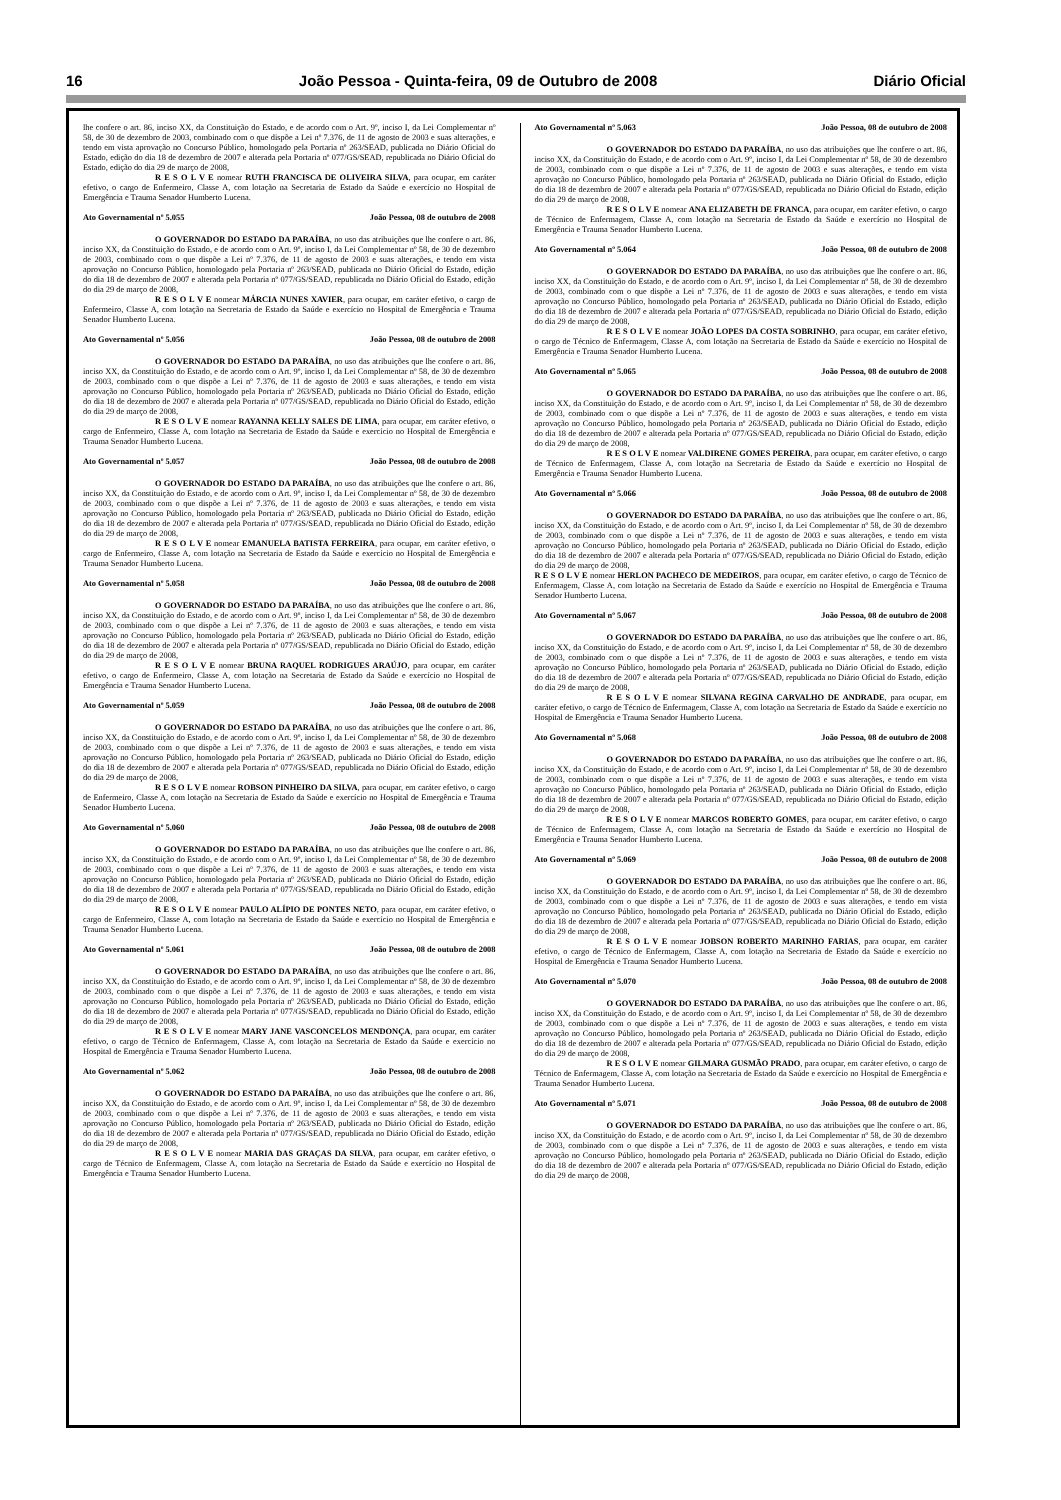16 João Pessoa - Quinta-feira, 09 de Outubro de 2008 Diário Oficial
lhe confere o art. 86, inciso XX, da Constituição do Estado, e de acordo com o Art. 9º, inciso I, da Lei Complementar nº 58, de 30 de dezembro de 2003, combinado com o que dispõe a Lei nº 7.376, de 11 de agosto de 2003 e suas alterações, e tendo em vista aprovação no Concurso Público, homologado pela Portaria nº 263/SEAD, publicada no Diário Oficial do Estado, edição do dia 18 de dezembro de 2007 e alterada pela Portaria nº 077/GS/SEAD, republicada no Diário Oficial do Estado, edição do dia 29 de março de 2008,
R E S O L V E nomear RUTH FRANCISCA DE OLIVEIRA SILVA, para ocupar, em caráter efetivo, o cargo de Enfermeiro, Classe A, com lotação na Secretaria de Estado da Saúde e exercício no Hospital de Emergência e Trauma Senador Humberto Lucena.
Ato Governamental nº 5.055 João Pessoa, 08 de outubro de 2008
O GOVERNADOR DO ESTADO DA PARAÍBA, no uso das atribuições que lhe confere o art. 86, inciso XX, da Constituição do Estado, e de acordo com o Art. 9º, inciso I, da Lei Complementar nº 58, de 30 de dezembro de 2003, combinado com o que dispõe a Lei nº 7.376, de 11 de agosto de 2003 e suas alterações, e tendo em vista aprovação no Concurso Público, homologado pela Portaria nº 263/SEAD, publicada no Diário Oficial do Estado, edição do dia 18 de dezembro de 2007 e alterada pela Portaria nº 077/GS/SEAD, republicada no Diário Oficial do Estado, edição do dia 29 de março de 2008,
R E S O L V E nomear MÁRCIA NUNES XAVIER, para ocupar, em caráter efetivo, o cargo de Enfermeiro, Classe A, com lotação na Secretaria de Estado da Saúde e exercício no Hospital de Emergência e Trauma Senador Humberto Lucena.
Ato Governamental nº 5.056 João Pessoa, 08 de outubro de 2008
O GOVERNADOR DO ESTADO DA PARAÍBA, no uso das atribuições que lhe confere o art. 86, inciso XX, da Constituição do Estado, e de acordo com o Art. 9º, inciso I, da Lei Complementar nº 58, de 30 de dezembro de 2003, combinado com o que dispõe a Lei nº 7.376, de 11 de agosto de 2003 e suas alterações, e tendo em vista aprovação no Concurso Público, homologado pela Portaria nº 263/SEAD, publicada no Diário Oficial do Estado, edição do dia 18 de dezembro de 2007 e alterada pela Portaria nº 077/GS/SEAD, republicada no Diário Oficial do Estado, edição do dia 29 de março de 2008,
R E S O L V E nomear RAYANNA KELLY SALES DE LIMA, para ocupar, em caráter efetivo, o cargo de Enfermeiro, Classe A, com lotação na Secretaria de Estado da Saúde e exercício no Hospital de Emergência e Trauma Senador Humberto Lucena.
Ato Governamental nº 5.057 João Pessoa, 08 de outubro de 2008
O GOVERNADOR DO ESTADO DA PARAÍBA, no uso das atribuições que lhe confere o art. 86, inciso XX, da Constituição do Estado, e de acordo com o Art. 9º, inciso I, da Lei Complementar nº 58, de 30 de dezembro de 2003, combinado com o que dispõe a Lei nº 7.376, de 11 de agosto de 2003 e suas alterações, e tendo em vista aprovação no Concurso Público, homologado pela Portaria nº 263/SEAD, publicada no Diário Oficial do Estado, edição do dia 18 de dezembro de 2007 e alterada pela Portaria nº 077/GS/SEAD, republicada no Diário Oficial do Estado, edição do dia 29 de março de 2008,
R E S O L V E nomear EMANUELA BATISTA FERREIRA, para ocupar, em caráter efetivo, o cargo de Enfermeiro, Classe A, com lotação na Secretaria de Estado da Saúde e exercício no Hospital de Emergência e Trauma Senador Humberto Lucena.
Ato Governamental nº 5.058 João Pessoa, 08 de outubro de 2008
O GOVERNADOR DO ESTADO DA PARAÍBA, no uso das atribuições que lhe confere o art. 86, inciso XX, da Constituição do Estado, e de acordo com o Art. 9º, inciso I, da Lei Complementar nº 58, de 30 de dezembro de 2003, combinado com o que dispõe a Lei nº 7.376, de 11 de agosto de 2003 e suas alterações, e tendo em vista aprovação no Concurso Público, homologado pela Portaria nº 263/SEAD, publicada no Diário Oficial do Estado, edição do dia 18 de dezembro de 2007 e alterada pela Portaria nº 077/GS/SEAD, republicada no Diário Oficial do Estado, edição do dia 29 de março de 2008,
R E S O L V E nomear BRUNA RAQUEL RODRIGUES ARAÚJO, para ocupar, em caráter efetivo, o cargo de Enfermeiro, Classe A, com lotação na Secretaria de Estado da Saúde e exercício no Hospital de Emergência e Trauma Senador Humberto Lucena.
Ato Governamental nº 5.059 João Pessoa, 08 de outubro de 2008
O GOVERNADOR DO ESTADO DA PARAÍBA, no uso das atribuições que lhe confere o art. 86, inciso XX, da Constituição do Estado, e de acordo com o Art. 9º, inciso I, da Lei Complementar nº 58, de 30 de dezembro de 2003, combinado com o que dispõe a Lei nº 7.376, de 11 de agosto de 2003 e suas alterações, e tendo em vista aprovação no Concurso Público, homologado pela Portaria nº 263/SEAD, publicada no Diário Oficial do Estado, edição do dia 18 de dezembro de 2007 e alterada pela Portaria nº 077/GS/SEAD, republicada no Diário Oficial do Estado, edição do dia 29 de março de 2008,
R E S O L V E nomear ROBSON PINHEIRO DA SILVA, para ocupar, em caráter efetivo, o cargo de Enfermeiro, Classe A, com lotação na Secretaria de Estado da Saúde e exercício no Hospital de Emergência e Trauma Senador Humberto Lucena.
Ato Governamental nº 5.060 João Pessoa, 08 de outubro de 2008
O GOVERNADOR DO ESTADO DA PARAÍBA, no uso das atribuições que lhe confere o art. 86, inciso XX, da Constituição do Estado, e de acordo com o Art. 9º, inciso I, da Lei Complementar nº 58, de 30 de dezembro de 2003, combinado com o que dispõe a Lei nº 7.376, de 11 de agosto de 2003 e suas alterações, e tendo em vista aprovação no Concurso Público, homologado pela Portaria nº 263/SEAD, publicada no Diário Oficial do Estado, edição do dia 18 de dezembro de 2007 e alterada pela Portaria nº 077/GS/SEAD, republicada no Diário Oficial do Estado, edição do dia 29 de março de 2008,
R E S O L V E nomear PAULO ALÍPIO DE PONTES NETO, para ocupar, em caráter efetivo, o cargo de Enfermeiro, Classe A, com lotação na Secretaria de Estado da Saúde e exercício no Hospital de Emergência e Trauma Senador Humberto Lucena.
Ato Governamental nº 5.061 João Pessoa, 08 de outubro de 2008
O GOVERNADOR DO ESTADO DA PARAÍBA, no uso das atribuições que lhe confere o art. 86, inciso XX, da Constituição do Estado, e de acordo com o Art. 9º, inciso I, da Lei Complementar nº 58, de 30 de dezembro de 2003, combinado com o que dispõe a Lei nº 7.376, de 11 de agosto de 2003 e suas alterações, e tendo em vista aprovação no Concurso Público, homologado pela Portaria nº 263/SEAD, publicada no Diário Oficial do Estado, edição do dia 18 de dezembro de 2007 e alterada pela Portaria nº 077/GS/SEAD, republicada no Diário Oficial do Estado, edição do dia 29 de março de 2008,
R E S O L V E nomear MARY JANE VASCONCELOS MENDONÇA, para ocupar, em caráter efetivo, o cargo de Técnico de Enfermagem, Classe A, com lotação na Secretaria de Estado da Saúde e exercício no Hospital de Emergência e Trauma Senador Humberto Lucena.
Ato Governamental nº 5.062 João Pessoa, 08 de outubro de 2008
O GOVERNADOR DO ESTADO DA PARAÍBA, no uso das atribuições que lhe confere o art. 86, inciso XX, da Constituição do Estado, e de acordo com o Art. 9º, inciso I, da Lei Complementar nº 58, de 30 de dezembro de 2003, combinado com o que dispõe a Lei nº 7.376, de 11 de agosto de 2003 e suas alterações, e tendo em vista aprovação no Concurso Público, homologado pela Portaria nº 263/SEAD, publicada no Diário Oficial do Estado, edição do dia 18 de dezembro de 2007 e alterada pela Portaria nº 077/GS/SEAD, republicada no Diário Oficial do Estado, edição do dia 29 de março de 2008,
R E S O L V E nomear MARIA DAS GRAÇAS DA SILVA, para ocupar, em caráter efetivo, o cargo de Técnico de Enfermagem, Classe A, com lotação na Secretaria de Estado da Saúde e exercício no Hospital de Emergência e Trauma Senador Humberto Lucena.
Ato Governamental nº 5.063 João Pessoa, 08 de outubro de 2008
O GOVERNADOR DO ESTADO DA PARAÍBA, no uso das atribuições que lhe confere o art. 86, inciso XX, da Constituição do Estado, e de acordo com o Art. 9º, inciso I, da Lei Complementar nº 58, de 30 de dezembro de 2003, combinado com o que dispõe a Lei nº 7.376, de 11 de agosto de 2003 e suas alterações, e tendo em vista aprovação no Concurso Público, homologado pela Portaria nº 263/SEAD, publicada no Diário Oficial do Estado, edição do dia 18 de dezembro de 2007 e alterada pela Portaria nº 077/GS/SEAD, republicada no Diário Oficial do Estado, edição do dia 29 de março de 2008,
R E S O L V E nomear ANA ELIZABETH DE FRANCA, para ocupar, em caráter efetivo, o cargo de Técnico de Enfermagem, Classe A, com lotação na Secretaria de Estado da Saúde e exercício no Hospital de Emergência e Trauma Senador Humberto Lucena.
Ato Governamental nº 5.064 João Pessoa, 08 de outubro de 2008
O GOVERNADOR DO ESTADO DA PARAÍBA, no uso das atribuições que lhe confere o art. 86, inciso XX, da Constituição do Estado, e de acordo com o Art. 9º, inciso I, da Lei Complementar nº 58, de 30 de dezembro de 2003, combinado com o que dispõe a Lei nº 7.376, de 11 de agosto de 2003 e suas alterações, e tendo em vista aprovação no Concurso Público, homologado pela Portaria nº 263/SEAD, publicada no Diário Oficial do Estado, edição do dia 18 de dezembro de 2007 e alterada pela Portaria nº 077/GS/SEAD, republicada no Diário Oficial do Estado, edição do dia 29 de março de 2008,
R E S O L V E nomear JOÃO LOPES DA COSTA SOBRINHO, para ocupar, em caráter efetivo, o cargo de Técnico de Enfermagem, Classe A, com lotação na Secretaria de Estado da Saúde e exercício no Hospital de Emergência e Trauma Senador Humberto Lucena.
Ato Governamental nº 5.065 João Pessoa, 08 de outubro de 2008
O GOVERNADOR DO ESTADO DA PARAÍBA, no uso das atribuições que lhe confere o art. 86, inciso XX, da Constituição do Estado, e de acordo com o Art. 9º, inciso I, da Lei Complementar nº 58, de 30 de dezembro de 2003, combinado com o que dispõe a Lei nº 7.376, de 11 de agosto de 2003 e suas alterações, e tendo em vista aprovação no Concurso Público, homologado pela Portaria nº 263/SEAD, publicada no Diário Oficial do Estado, edição do dia 18 de dezembro de 2007 e alterada pela Portaria nº 077/GS/SEAD, republicada no Diário Oficial do Estado, edição do dia 29 de março de 2008,
R E S O L V E nomear VALDIRENE GOMES PEREIRA, para ocupar, em caráter efetivo, o cargo de Técnico de Enfermagem, Classe A, com lotação na Secretaria de Estado da Saúde e exercício no Hospital de Emergência e Trauma Senador Humberto Lucena.
Ato Governamental nº 5.066 João Pessoa, 08 de outubro de 2008
O GOVERNADOR DO ESTADO DA PARAÍBA, no uso das atribuições que lhe confere o art. 86, inciso XX, da Constituição do Estado, e de acordo com o Art. 9º, inciso I, da Lei Complementar nº 58, de 30 de dezembro de 2003, combinado com o que dispõe a Lei nº 7.376, de 11 de agosto de 2003 e suas alterações, e tendo em vista aprovação no Concurso Público, homologado pela Portaria nº 263/SEAD, publicada no Diário Oficial do Estado, edição do dia 18 de dezembro de 2007 e alterada pela Portaria nº 077/GS/SEAD, republicada no Diário Oficial do Estado, edição do dia 29 de março de 2008,
R E S O L V E nomear HERLON PACHECO DE MEDEIROS, para ocupar, em caráter efetivo, o cargo de Técnico de Enfermagem, Classe A, com lotação na Secretaria de Estado da Saúde e exercício no Hospital de Emergência e Trauma Senador Humberto Lucena.
Ato Governamental nº 5.067 João Pessoa, 08 de outubro de 2008
O GOVERNADOR DO ESTADO DA PARAÍBA, no uso das atribuições que lhe confere o art. 86, inciso XX, da Constituição do Estado, e de acordo com o Art. 9º, inciso I, da Lei Complementar nº 58, de 30 de dezembro de 2003, combinado com o que dispõe a Lei nº 7.376, de 11 de agosto de 2003 e suas alterações, e tendo em vista aprovação no Concurso Público, homologado pela Portaria nº 263/SEAD, publicada no Diário Oficial do Estado, edição do dia 18 de dezembro de 2007 e alterada pela Portaria nº 077/GS/SEAD, republicada no Diário Oficial do Estado, edição do dia 29 de março de 2008,
R E S O L V E nomear SILVANA REGINA CARVALHO DE ANDRADE, para ocupar, em caráter efetivo, o cargo de Técnico de Enfermagem, Classe A, com lotação na Secretaria de Estado da Saúde e exercício no Hospital de Emergência e Trauma Senador Humberto Lucena.
Ato Governamental nº 5.068 João Pessoa, 08 de outubro de 2008
O GOVERNADOR DO ESTADO DA PARAÍBA, no uso das atribuições que lhe confere o art. 86, inciso XX, da Constituição do Estado, e de acordo com o Art. 9º, inciso I, da Lei Complementar nº 58, de 30 de dezembro de 2003, combinado com o que dispõe a Lei nº 7.376, de 11 de agosto de 2003 e suas alterações, e tendo em vista aprovação no Concurso Público, homologado pela Portaria nº 263/SEAD, publicada no Diário Oficial do Estado, edição do dia 18 de dezembro de 2007 e alterada pela Portaria nº 077/GS/SEAD, republicada no Diário Oficial do Estado, edição do dia 29 de março de 2008,
R E S O L V E nomear MARCOS ROBERTO GOMES, para ocupar, em caráter efetivo, o cargo de Técnico de Enfermagem, Classe A, com lotação na Secretaria de Estado da Saúde e exercício no Hospital de Emergência e Trauma Senador Humberto Lucena.
Ato Governamental nº 5.069 João Pessoa, 08 de outubro de 2008
O GOVERNADOR DO ESTADO DA PARAÍBA, no uso das atribuições que lhe confere o art. 86, inciso XX, da Constituição do Estado, e de acordo com o Art. 9º, inciso I, da Lei Complementar nº 58, de 30 de dezembro de 2003, combinado com o que dispõe a Lei nº 7.376, de 11 de agosto de 2003 e suas alterações, e tendo em vista aprovação no Concurso Público, homologado pela Portaria nº 263/SEAD, publicada no Diário Oficial do Estado, edição do dia 18 de dezembro de 2007 e alterada pela Portaria nº 077/GS/SEAD, republicada no Diário Oficial do Estado, edição do dia 29 de março de 2008,
R E S O L V E nomear JOBSON ROBERTO MARINHO FARIAS, para ocupar, em caráter efetivo, o cargo de Técnico de Enfermagem, Classe A, com lotação na Secretaria de Estado da Saúde e exercício no Hospital de Emergência e Trauma Senador Humberto Lucena.
Ato Governamental nº 5.070 João Pessoa, 08 de outubro de 2008
O GOVERNADOR DO ESTADO DA PARAÍBA, no uso das atribuições que lhe confere o art. 86, inciso XX, da Constituição do Estado, e de acordo com o Art. 9º, inciso I, da Lei Complementar nº 58, de 30 de dezembro de 2003, combinado com o que dispõe a Lei nº 7.376, de 11 de agosto de 2003 e suas alterações, e tendo em vista aprovação no Concurso Público, homologado pela Portaria nº 263/SEAD, publicada no Diário Oficial do Estado, edição do dia 18 de dezembro de 2007 e alterada pela Portaria nº 077/GS/SEAD, republicada no Diário Oficial do Estado, edição do dia 29 de março de 2008,
R E S O L V E nomear GILMARA GUSMÃO PRADO, para ocupar, em caráter efetivo, o cargo de Técnico de Enfermagem, Classe A, com lotação na Secretaria de Estado da Saúde e exercício no Hospital de Emergência e Trauma Senador Humberto Lucena.
Ato Governamental nº 5.071 João Pessoa, 08 de outubro de 2008
O GOVERNADOR DO ESTADO DA PARAÍBA, no uso das atribuições que lhe confere o art. 86, inciso XX, da Constituição do Estado, e de acordo com o Art. 9º, inciso I, da Lei Complementar nº 58, de 30 de dezembro de 2003, combinado com o que dispõe a Lei nº 7.376, de 11 de agosto de 2003 e suas alterações, e tendo em vista aprovação no Concurso Público, homologado pela Portaria nº 263/SEAD, publicada no Diário Oficial do Estado, edição do dia 18 de dezembro de 2007 e alterada pela Portaria nº 077/GS/SEAD, republicada no Diário Oficial do Estado, edição do dia 29 de março de 2008,